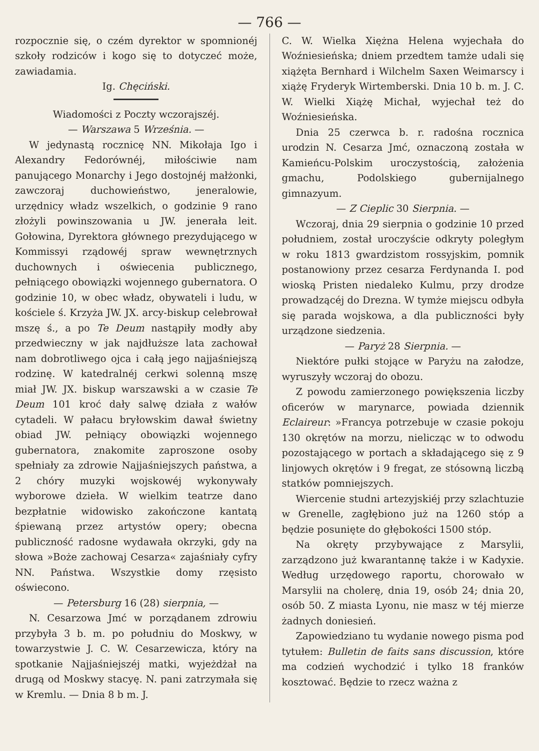— 766 —
rozpocznie się, o czém dyrektor w spomnionéj szkoły rodziców i kogo się to dotyczeć może, zawiadamia.
Ig. Chęciński.
Wiadomości z Poczty wczorajszéj.
— Warszawa 5 Września. —
W jedynastą rocznicę NN. Mikołaja Igo i Alexandry Fedorównéj, miłościwie nam panującego Monarchy i Jego dostojnéj małżonki, zawczoraj duchowieństwo, jeneralowie, urzędnicy władz wszelkich, o godzinie 9 rano złożyli powinszowania u JW. jenerała leit. Gołowina, Dyrektora głównego prezydującego w Kommissyi rządowéj spraw wewnętrznych duchownych i oświecenia publicznego, pełniącego obowiązki wojennego gubernatora. O godzinie 10, w obec władz, obywateli i ludu, w kościele ś. Krzyża JW. JX. arcy-biskup celebrował mszę ś., a po Te Deum nastąpiły modły aby przedwieczny w jak najdłuższe lata zachował nam dobrotliwego ojca i całą jego najjaśniejszą rodzinę. W katedralnéj cerkwi solenną mszę miał JW. JX. biskup warszawski a w czasie Te Deum 101 kroć dały salwę działa z wałów cytadeli. W pałacu bryłowskim dawał świetny obiad JW. pełniący obowiązki wojennego gubernatora, znakomite zaproszone osoby spełniały za zdrowie Najjaśniejszych państwa, a 2 chóry muzyki wojskowéj wykonywały wyborowe dzieła. W wielkim teatrze dano bezpłatnie widowisko zakończone kantatą śpiewaną przez artystów opery; obecna publiczność radosne wydawała okrzyki, gdy na słowa »Boże zachowaj Cesarza« zajaśniały cyfry NN. Państwa. Wszystkie domy rzęsisto oświecono.
— Petersburg 16 (28) sierpnia, —
N. Cesarzowa Jmć w porządanem zdrowiu przybyła 3 b. m. po południu do Moskwy, w towarzystwie J. C. W. Cesarzewicza, który na spotkanie Najjaśniejszéj matki, wyjeżdżał na drugą od Moskwy stacyę. N. pani zatrzymała się w Kremlu. — Dnia 8 b m. J.
C. W. Wielka Xiężna Helena wyjechała do Woźniesieńska; dniem przedtem tamże udali się xiążęta Bernhard i Wilchelm Saxen Weimarscy i xiążę Fryderyk Wirtemberski. Dnia 10 b. m. J. C. W. Wielki Xiążę Michał, wyjechał też do Woźniesieńska.
Dnia 25 czerwca b. r. radośna rocznica urodzin N. Cesarza Jmć, oznaczoną została w Kamieńcu-Polskim uroczystością, założenia gmachu, Podolskiego gubernijalnego gimnazyum.
— Z Cieplic 30 Sierpnia. —
Wczoraj, dnia 29 sierpnia o godzinie 10 przed południem, został uroczyście odkryty poległym w roku 1813 gwardzistom rossyjskim, pomnik postanowiony przez cesarza Ferdynanda I. pod wioską Pristen niedaleko Kulmu, przy drodze prowadzącéj do Drezna. W tymże miejscu odbyła się parada wojskowa, a dla publiczności były urządzone siedzenia.
— Paryż 28 Sierpnia. —
Niektóre pułki stojące w Paryżu na załodze, wyruszyły wczoraj do obozu.
Z powodu zamierzonego powiększenia liczby oficerów w marynarce, powiada dziennik Eclaireur: »Francya potrzebuje w czasie pokoju 130 okrętów na morzu, nielicząc w to odwodu pozostającego w portach a składającego się z 9 linjowych okrętów i 9 fregat, ze stósowną liczbą statków pomniejszych.
Wiercenie studni artezyjskiéj przy szlachtuzie w Grenelle, zagłębiono już na 1260 stóp a będzie posunięte do głębokości 1500 stóp.
Na okręty przybywające z Marsylii, zarządzono już kwarantannę także i w Kadyxie. Według urzędowego raportu, chorowało w Marsylii na cholerę, dnia 19, osób 24; dnia 20, osób 50. Z miasta Lyonu, nie masz w téj mierze żadnych doniesień.
Zapowiedziano tu wydanie nowego pisma pod tytułem: Bulletin de faits sans discussion, które ma codzień wychodzić i tylko 18 franków kosztować. Będzie to rzecz ważna z